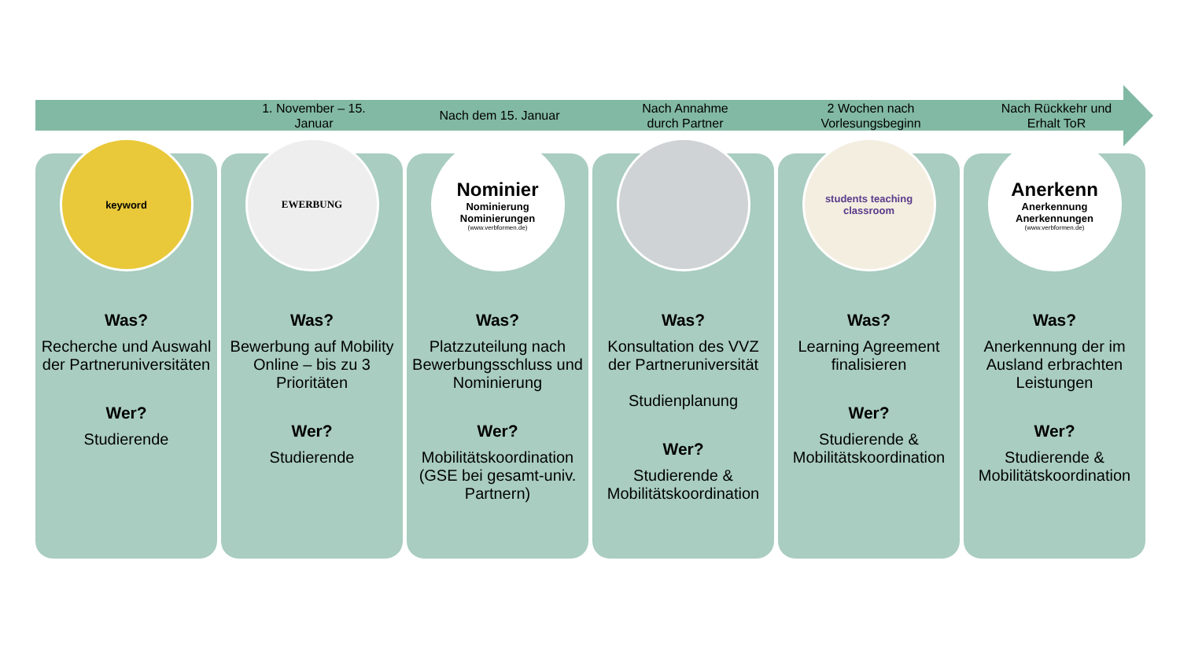1. November – 15.
Januar
Nach dem 15. Januar Nach Annahme
durch Partner
2 Wochen nach
Vorlesungsbeginn
Nach Rückkehr und
Erhalt ToR
keyword
Was?
Recherche und Auswahl der Partneruniversitäten
Wer?
Studierende
EWERBUNG
Was?
Bewerbung auf Mobility Online – bis zu 3 Prioritäten
Wer?
Studierende
Nominier
Nominierung
Nominierungen
(www.verbformen.de)
Was?
Platzzuteilung nach Bewerbungsschluss und Nominierung
Wer?
Mobilitätskoordination (GSE bei gesamt-univ. Partnern)
Was?
Konsultation des VVZ der Partneruniversität
Studienplanung
Wer?
Studierende & Mobilitätskoordination
students teaching classroom
Was?
Learning Agreement finalisieren
Wer?
Studierende & Mobilitätskoordination
Anerkenn
Anerkennung
Anerkennungen
(www.verbformen.de)
Was?
Anerkennung der im Ausland erbrachten Leistungen
Wer?
Studierende & Mobilitätskoordination